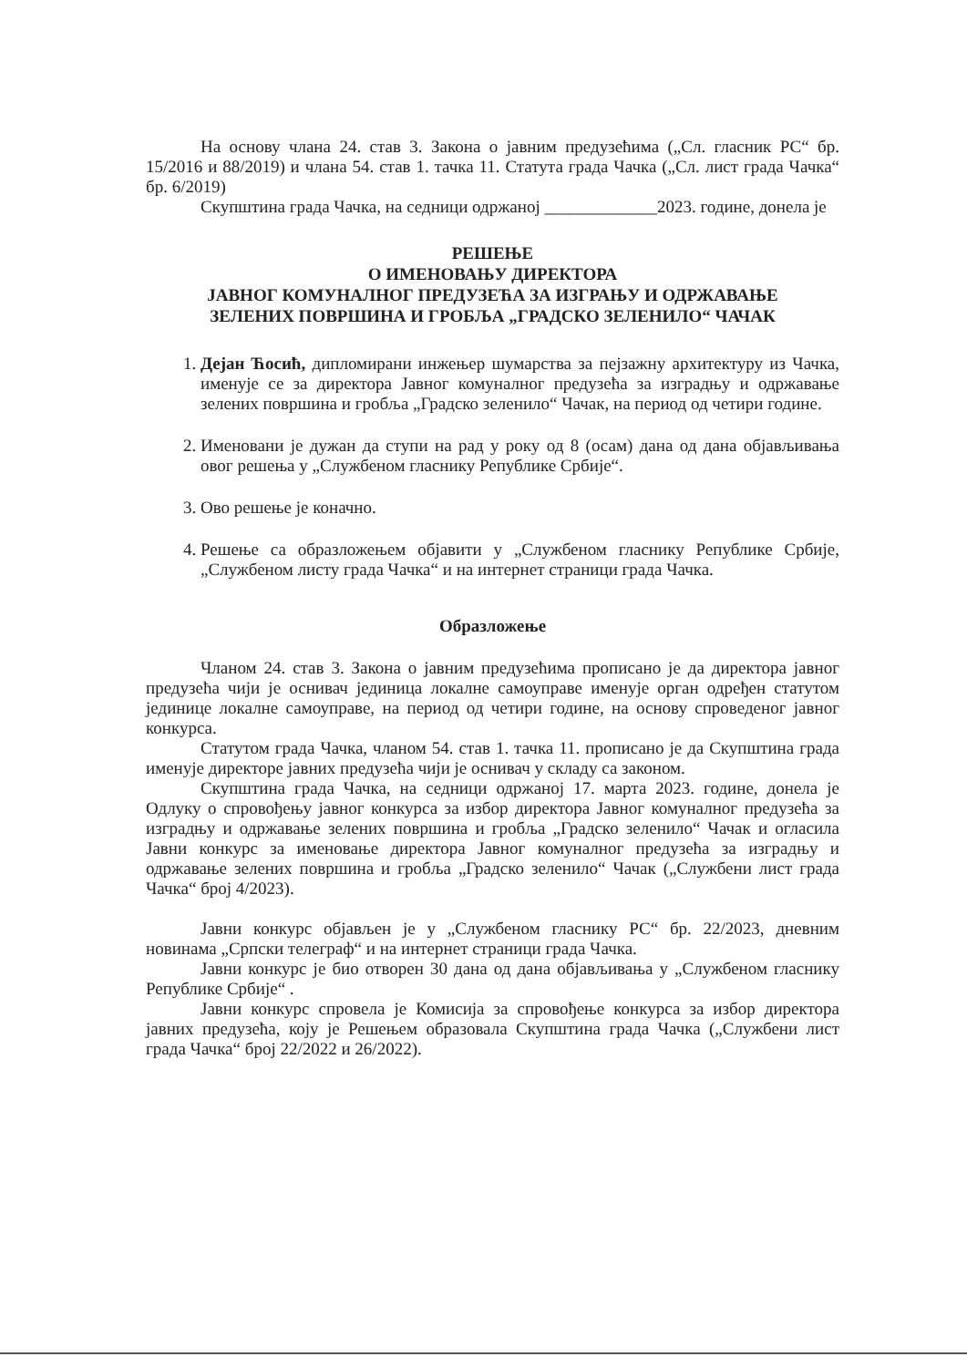На основу члана 24. став 3. Закона о јавним предузећима („Сл. гласник РС“ бр. 15/2016 и 88/2019) и члана 54. став 1. тачка 11. Статута града Чачка („Сл. лист града Чачка“ бр. 6/2019)
Скупштина града Чачка, на седници одржаној _____________2023. године, донела је
РЕШЕЊЕ
О ИМЕНОВАЊУ ДИРЕКТОРА
ЈАВНОГ КОМУНАЛНОГ ПРЕДУЗЕЋА ЗА ИЗГРАЊУ И ОДРЖАВАЊЕ
ЗЕЛЕНИХ ПОВРШИНА И ГРОБЉА „ГРАДСКО ЗЕЛЕНИЛО“ ЧАЧАК
1. Дејан Ћосић, дипломирани инжењер шумарства за пејзажну архитектуру из Чачка, именује се за директора Јавног комуналног предузећа за изградњу и одржавање зелених површина и гробља „Градско зеленило“ Чачак, на период од четири године.
2. Именовани је дужан да ступи на рад у року од 8 (осам) дана од дана објављивања овог решења у „Службеном гласнику Републике Србије“.
3. Ово решење је коначно.
4. Решење са образложењем објавити у „Службеном гласнику Републике Србије, „Службеном листу града Чачка“ и на интернет страници града Чачка.
Образложење
Чланом 24. став 3. Закона о јавним предузећима прописано је да директора јавног предузећа чији је оснивач јединица локалне самоуправе именује орган одређен статутом јединице локалне самоуправе, на период од четири године, на основу спроведеног јавног конкурса.
Статутом града Чачка, чланом 54. став 1. тачка 11. прописано је да Скупштина града именује директоре јавних предузећа чији је оснивач у складу са законом.
Скупштина града Чачка, на седници одржаној 17. марта 2023. године, донела је Одлуку о спровођењу јавног конкурса за избор директора Јавног комуналног предузећа за изградњу и одржавање зелених површина и гробља „Градско зеленило“ Чачак и огласила Јавни конкурс за именовање директора Јавног комуналног предузећа за изградњу и одржавање зелених површина и гробља „Градско зеленило“ Чачак („Службени лист града Чачка“ број 4/2023).
Јавни конкурс објављен је у „Службеном гласнику РС“ бр. 22/2023, дневним новинама „Српски телеграф“ и на интернет страници града Чачка.
Јавни конкурс је био отворен 30 дана од дана објављивања у „Службеном гласнику Републике Србије“ .
Јавни конкурс спровела је Комисија за спровођење конкурса за избор директора јавних предузећа, коју је Решењем образовала Скупштина града Чачка („Службени лист града Чачка“ број 22/2022 и 26/2022).